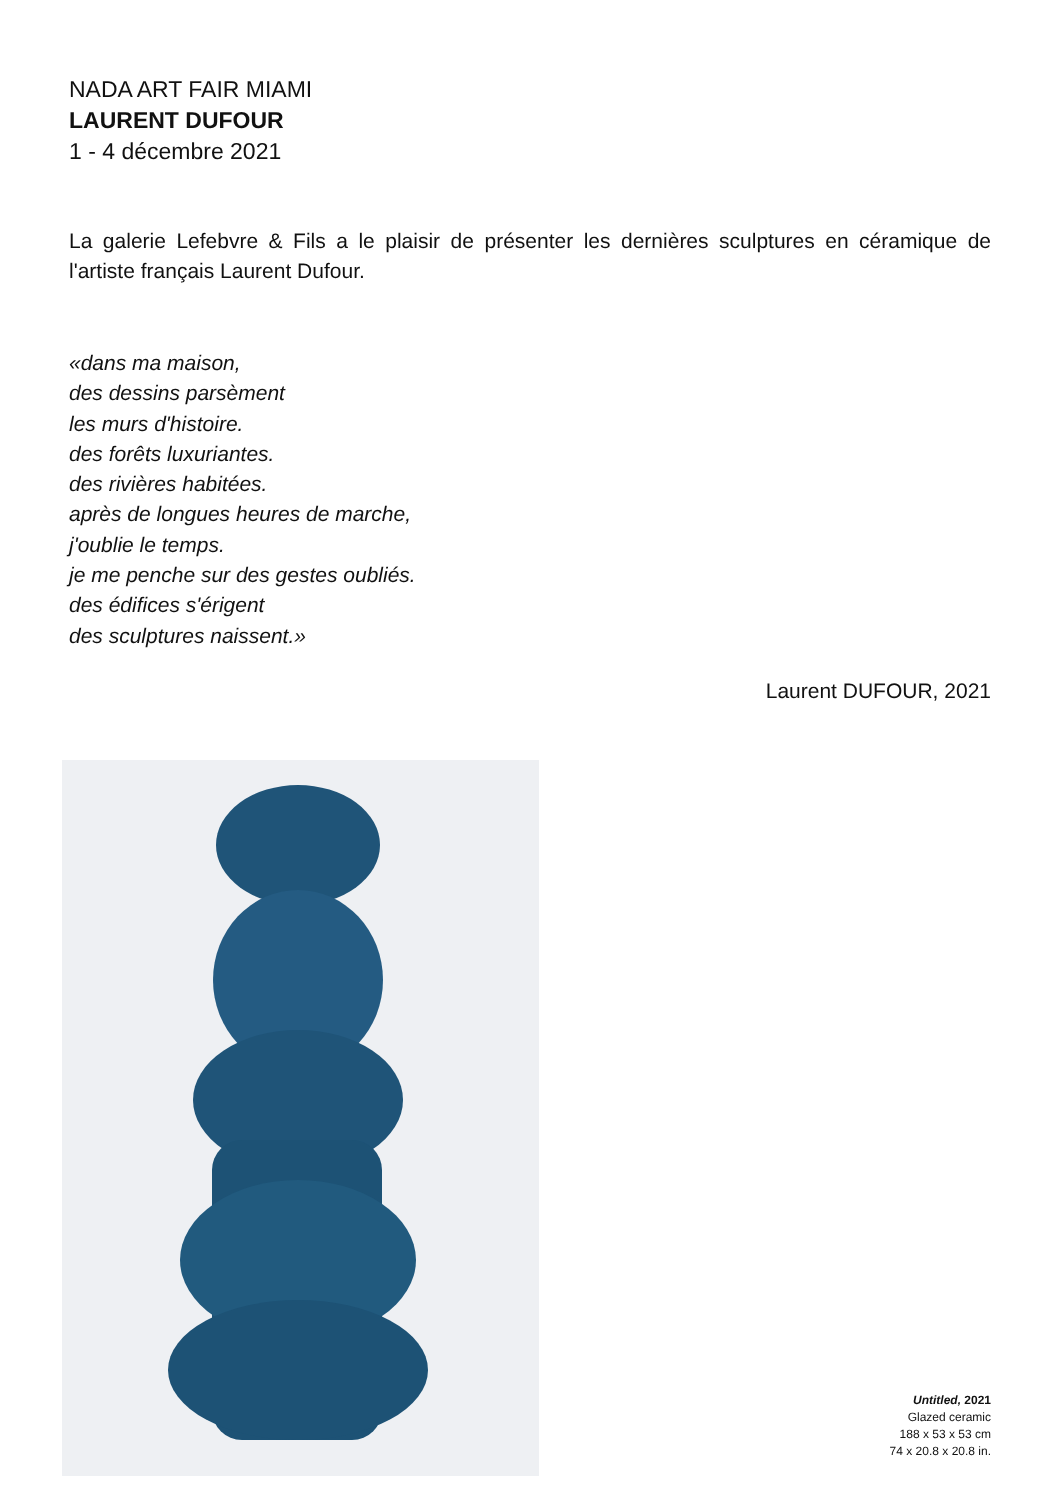NADA ART FAIR MIAMI
LAURENT DUFOUR
1 - 4 décembre 2021
La galerie Lefebvre & Fils a le plaisir de présenter les dernières sculptures en céramique de l'artiste français Laurent Dufour.
«dans ma maison,
des dessins parsèment
les murs d'histoire.
des forêts luxuriantes.
des rivières habitées.
après de longues heures de marche,
j'oublie le temps.
je me penche sur des gestes oubliés.
des édifices s'érigent
des sculptures naissent.»
Laurent DUFOUR, 2021
Untitled, 2021
Glazed ceramic
188 x 53 x 53 cm
74 x 20.8 x 20.8 in.